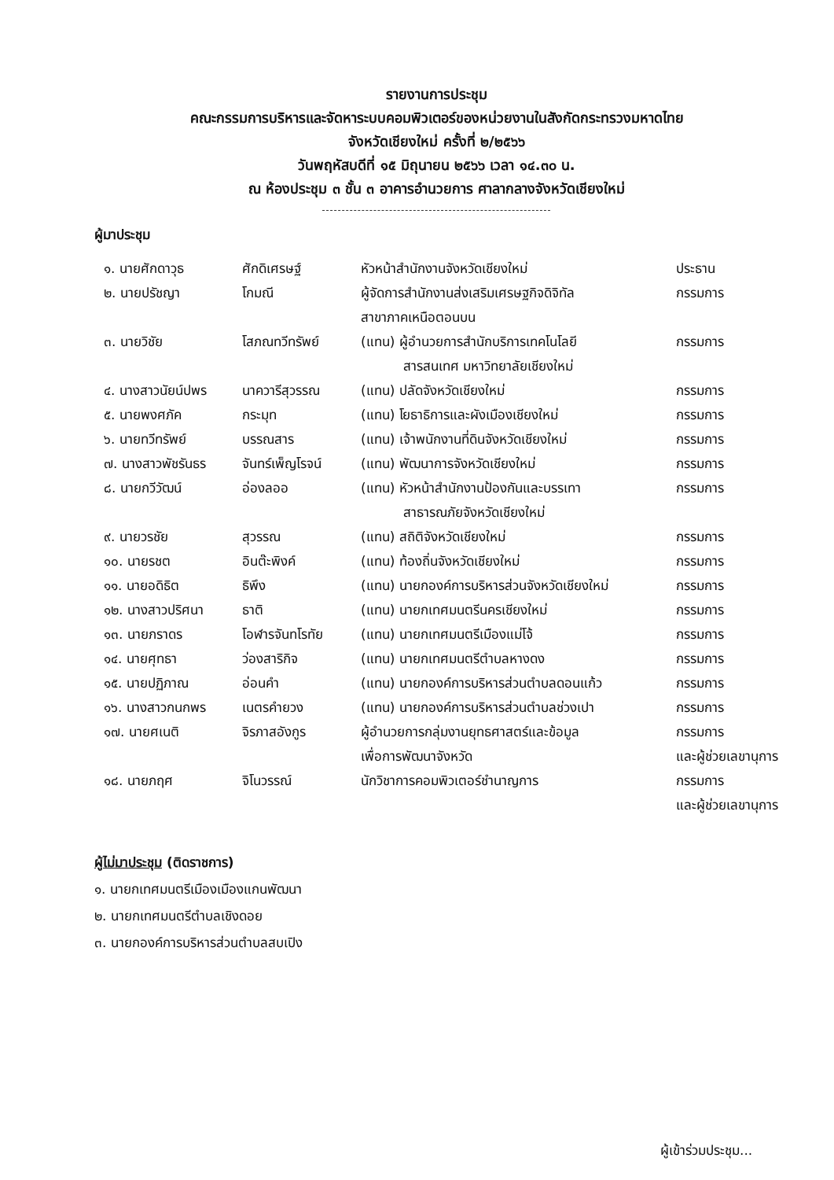รายงานการประชุม
คณะกรรมการบริหารและจัดหาระบบคอมพิวเตอร์ของหน่วยงานในสังกัดกระทรวงมหาดไทย
จังหวัดเชียงใหม่ ครั้งที่ ๒/๒๕๖๖
วันพฤหัสบดีที่ ๑๕ มิถุนายน ๒๕๖๖ เวลา ๑๔.๓๐ น.
ณ ห้องประชุม ๓ ชั้น ๓ อาคารอำนวยการ ศาลากลางจังหวัดเชียงใหม่
ผู้มาประชุม
| ๑. นายศักดาวุธ | ศักดิเศรษฐ์ | หัวหน้าสำนักงานจังหวัดเชียงใหม่ | ประธาน |
| ๒. นายปรัชญา | โกมณี | ผู้จัดการสำนักงานส่งเสริมเศรษฐกิจดิจิทัล สาขาภาคเหนือตอนบน | กรรมการ |
| ๓. นายวิชัย | โสภณทวีทรัพย์ | (แทน) ผู้อำนวยการสำนักบริการเทคโนโลยี สารสนเทศ มหาวิทยาลัยเชียงใหม่ | กรรมการ |
| ๔. นางสาวนัยน์ปพร | นาควารีสุวรรณ | (แทน) ปลัดจังหวัดเชียงใหม่ | กรรมการ |
| ๕. นายพงศภัค | กระมุท | (แทน) โยธาธิการและผังเมืองเชียงใหม่ | กรรมการ |
| ๖. นายทวีทรัพย์ | บรรณสาร | (แทน) เจ้าพนักงานที่ดินจังหวัดเชียงใหม่ | กรรมการ |
| ๗. นางสาวพัชรันธร | จันทร์เพ็ญโรจน์ | (แทน) พัฒนาการจังหวัดเชียงใหม่ | กรรมการ |
| ๘. นายกวีวัฒน์ | อ่องลออ | (แทน) หัวหน้าสำนักงานป้องกันและบรรเทา สาธารณภัยจังหวัดเชียงใหม่ | กรรมการ |
| ๙. นายวรชัย | สุวรรณ | (แทน) สถิติจังหวัดเชียงใหม่ | กรรมการ |
| ๑๐. นายรชต | อินต๊ะพิงค์ | (แทน) ท้องถิ่นจังหวัดเชียงใหม่ | กรรมการ |
| ๑๑. นายอดิธิต | ธิพึง | (แทน) นายกองค์การบริหารส่วนจังหวัดเชียงใหม่ | กรรมการ |
| ๑๒. นางสาวปริศนา | ธาติ | (แทน) นายกเทศมนตรีนครเชียงใหม่ | กรรมการ |
| ๑๓. นายภราดร | โอฬารจันทโรทัย | (แทน) นายกเทศมนตรีเมืองแม่โจ้ | กรรมการ |
| ๑๔. นายศุทธา | ว่องสาริกิจ | (แทน) นายกเทศมนตรีตำบลหางดง | กรรมการ |
| ๑๕. นายปฏิภาณ | อ่อนคำ | (แทน) นายกองค์การบริหารส่วนตำบลดอนแก้ว | กรรมการ |
| ๑๖. นางสาวกนกพร | เนตรคำยวง | (แทน) นายกองค์การบริหารส่วนตำบลช่วงเปา | กรรมการ |
| ๑๗. นายศเนติ | จิรภาสอังกูร | ผู้อำนวยการกลุ่มงานยุทธศาสตร์และข้อมูล เพื่อการพัฒนาจังหวัด | กรรมการ และผู้ช่วยเลขานุการ |
| ๑๘. นายภฤศ | จิโนวรรณ์ | นักวิชาการคอมพิวเตอร์ชำนาญการ | กรรมการ และผู้ช่วยเลขานุการ |
ผู้ไม่มาประชุม (ติดราชการ)
๑. นายกเทศมนตรีเมืองเมืองแกนพัฒนา
๒. นายกเทศมนตรีตำบลเชิงดอย
๓. นายกองค์การบริหารส่วนตำบลสบเปิง
ผู้เข้าร่วมประชุม...